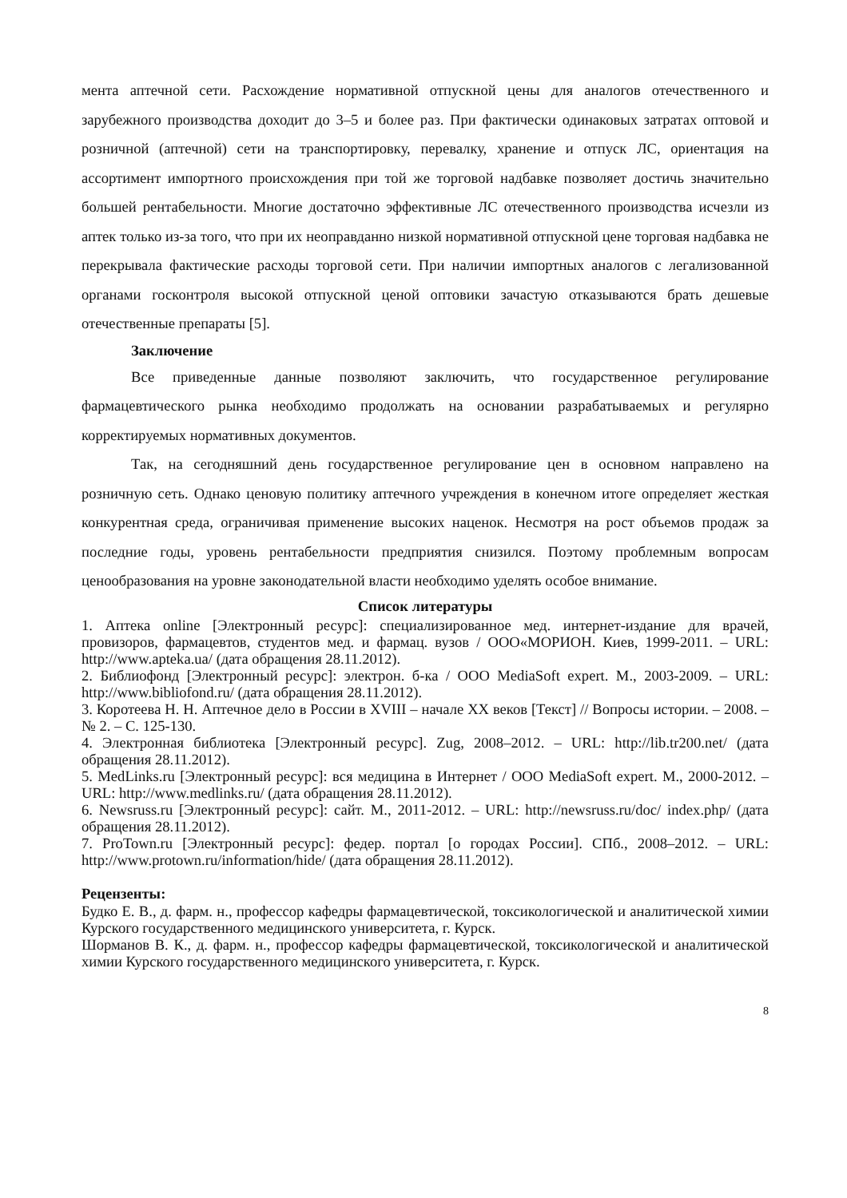мента аптечной сети. Расхождение нормативной отпускной цены для аналогов отечественного и зарубежного производства доходит до 3–5 и более раз. При фактически одинаковых затратах оптовой и розничной (аптечной) сети на транспортировку, перевалку, хранение и отпуск ЛС, ориентация на ассортимент импортного происхождения при той же торговой надбавке позволяет достичь значительно большей рентабельности. Многие достаточно эффективные ЛС отечественного производства исчезли из аптек только из-за того, что при их неоправданно низкой нормативной отпускной цене торговая надбавка не перекрывала фактические расходы торговой сети. При наличии импортных аналогов с легализованной органами госконтроля высокой отпускной ценой оптовики зачастую отказываются брать дешевые отечественные препараты [5].
Заключение
Все приведенные данные позволяют заключить, что государственное регулирование фармацевтического рынка необходимо продолжать на основании разрабатываемых и регулярно корректируемых нормативных документов.
Так, на сегодняшний день государственное регулирование цен в основном направлено на розничную сеть. Однако ценовую политику аптечного учреждения в конечном итоге определяет жесткая конкурентная среда, ограничивая применение высоких наценок. Несмотря на рост объемов продаж за последние годы, уровень рентабельности предприятия снизился. Поэтому проблемным вопросам ценообразования на уровне законодательной власти необходимо уделять особое внимание.
Список литературы
1. Аптека online [Электронный ресурс]: специализированное мед. интернет-издание для врачей, провизоров, фармацевтов, студентов мед. и фармац. вузов / ООО«МОРИОН. Киев, 1999-2011. – URL: http://www.apteka.ua/ (дата обращения 28.11.2012).
2. Библиофонд [Электронный ресурс]: электрон. б-ка / ООО MediaSoft expert. М., 2003-2009. – URL: http://www.bibliofond.ru/ (дата обращения 28.11.2012).
3. Коротеева Н. Н. Аптечное дело в России в XVIII – начале XX веков [Текст] // Вопросы истории. – 2008. – № 2. – С. 125-130.
4. Электронная библиотека [Электронный ресурс]. Zug, 2008–2012. – URL: http://lib.tr200.net/ (дата обращения 28.11.2012).
5. MedLinks.ru [Электронный ресурс]: вся медицина в Интернет / ООО MediaSoft expert. М., 2000-2012. – URL: http://www.medlinks.ru/ (дата обращения 28.11.2012).
6. Newsruss.ru [Электронный ресурс]: сайт. М., 2011-2012. – URL: http://newsruss.ru/doc/ index.php/ (дата обращения 28.11.2012).
7. ProTown.ru [Электронный ресурс]: федер. портал [о городах России]. СПб., 2008–2012. – URL: http://www.protown.ru/information/hide/ (дата обращения 28.11.2012).
Рецензенты:
Будко Е. В., д. фарм. н., профессор кафедры фармацевтической, токсикологической и аналитической химии Курского государственного медицинского университета, г. Курск.
Шорманов В. К., д. фарм. н., профессор кафедры фармацевтической, токсикологической и аналитической химии Курского государственного медицинского университета, г. Курск.
8